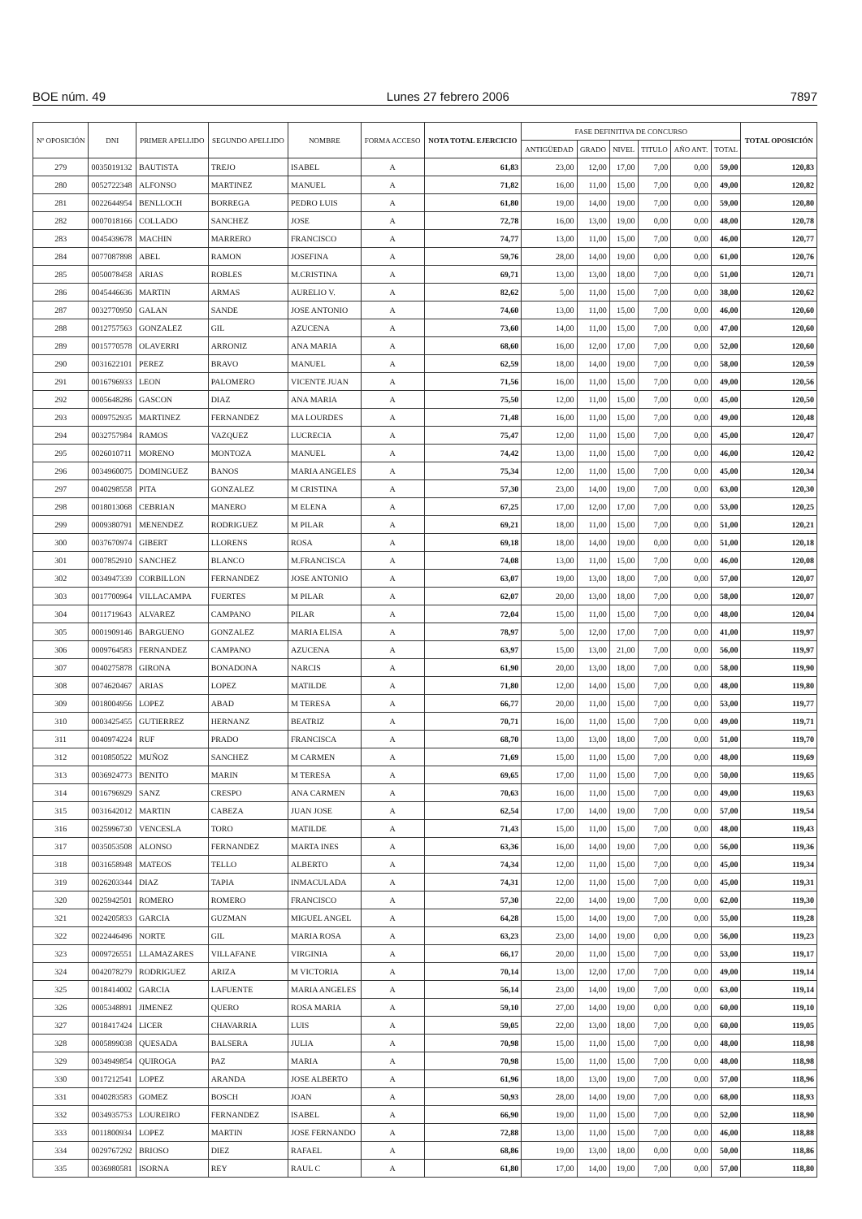BOE núm. 49 Lunes 27 febrero 2006 7897
| Nº OPOSICIÓN | DNI | PRIMER APELLIDO | SEGUNDO APELLIDO | NOMBRE | FORMA ACCESO | NOTA TOTAL EJERCICIO | FASE DEFINITIVA DE CONCURSO | | | | | | TOTAL OPOSICIÓN |
| --- | --- | --- | --- | --- | --- | --- | --- | --- | --- | --- | --- | --- | --- |
| | | | | | | | ANTIGÜEDAD | GRADO | NIVEL | TITULO | AÑO ANT. | TOTAL | |
| 279 | 0035019132 | BAUTISTA | TREJO | ISABEL | A | 61,83 | 23,00 | 12,00 | 17,00 | 7,00 | 0,00 | 59,00 | 120,83 |
| 280 | 0052722348 | ALFONSO | MARTINEZ | MANUEL | A | 71,82 | 16,00 | 11,00 | 15,00 | 7,00 | 0,00 | 49,00 | 120,82 |
| 281 | 0022644954 | BENLLOCH | BORREGA | PEDRO LUIS | A | 61,80 | 19,00 | 14,00 | 19,00 | 7,00 | 0,00 | 59,00 | 120,80 |
| 282 | 0007018166 | COLLADO | SANCHEZ | JOSE | A | 72,78 | 16,00 | 13,00 | 19,00 | 0,00 | 0,00 | 48,00 | 120,78 |
| 283 | 0045439678 | MACHIN | MARRERO | FRANCISCO | A | 74,77 | 13,00 | 11,00 | 15,00 | 7,00 | 0,00 | 46,00 | 120,77 |
| 284 | 0077087898 | ABEL | RAMON | JOSEFINA | A | 59,76 | 28,00 | 14,00 | 19,00 | 0,00 | 0,00 | 61,00 | 120,76 |
| 285 | 0050078458 | ARIAS | ROBLES | M.CRISTINA | A | 69,71 | 13,00 | 13,00 | 18,00 | 7,00 | 0,00 | 51,00 | 120,71 |
| 286 | 0045446636 | MARTIN | ARMAS | AURELIO V. | A | 82,62 | 5,00 | 11,00 | 15,00 | 7,00 | 0,00 | 38,00 | 120,62 |
| 287 | 0032770950 | GALAN | SANDE | JOSE ANTONIO | A | 74,60 | 13,00 | 11,00 | 15,00 | 7,00 | 0,00 | 46,00 | 120,60 |
| 288 | 0012757563 | GONZALEZ | GIL | AZUCENA | A | 73,60 | 14,00 | 11,00 | 15,00 | 7,00 | 0,00 | 47,00 | 120,60 |
| 289 | 0015770578 | OLAVERRI | ARRONIZ | ANA MARIA | A | 68,60 | 16,00 | 12,00 | 17,00 | 7,00 | 0,00 | 52,00 | 120,60 |
| 290 | 0031622101 | PEREZ | BRAVO | MANUEL | A | 62,59 | 18,00 | 14,00 | 19,00 | 7,00 | 0,00 | 58,00 | 120,59 |
| 291 | 0016796933 | LEON | PALOMERO | VICENTE JUAN | A | 71,56 | 16,00 | 11,00 | 15,00 | 7,00 | 0,00 | 49,00 | 120,56 |
| 292 | 0005648286 | GASCON | DIAZ | ANA MARIA | A | 75,50 | 12,00 | 11,00 | 15,00 | 7,00 | 0,00 | 45,00 | 120,50 |
| 293 | 0009752935 | MARTINEZ | FERNANDEZ | MA LOURDES | A | 71,48 | 16,00 | 11,00 | 15,00 | 7,00 | 0,00 | 49,00 | 120,48 |
| 294 | 0032757984 | RAMOS | VAZQUEZ | LUCRECIA | A | 75,47 | 12,00 | 11,00 | 15,00 | 7,00 | 0,00 | 45,00 | 120,47 |
| 295 | 0026010711 | MORENO | MONTOZA | MANUEL | A | 74,42 | 13,00 | 11,00 | 15,00 | 7,00 | 0,00 | 46,00 | 120,42 |
| 296 | 0034960075 | DOMINGUEZ | BANOS | MARIA ANGELES | A | 75,34 | 12,00 | 11,00 | 15,00 | 7,00 | 0,00 | 45,00 | 120,34 |
| 297 | 0040298558 | PITA | GONZALEZ | M CRISTINA | A | 57,30 | 23,00 | 14,00 | 19,00 | 7,00 | 0,00 | 63,00 | 120,30 |
| 298 | 0018013068 | CEBRIAN | MANERO | M ELENA | A | 67,25 | 17,00 | 12,00 | 17,00 | 7,00 | 0,00 | 53,00 | 120,25 |
| 299 | 0009380791 | MENENDEZ | RODRIGUEZ | M PILAR | A | 69,21 | 18,00 | 11,00 | 15,00 | 7,00 | 0,00 | 51,00 | 120,21 |
| 300 | 0037670974 | GIBERT | LLORENS | ROSA | A | 69,18 | 18,00 | 14,00 | 19,00 | 0,00 | 0,00 | 51,00 | 120,18 |
| 301 | 0007852910 | SANCHEZ | BLANCO | M.FRANCISCA | A | 74,08 | 13,00 | 11,00 | 15,00 | 7,00 | 0,00 | 46,00 | 120,08 |
| 302 | 0034947339 | CORBILLON | FERNANDEZ | JOSE ANTONIO | A | 63,07 | 19,00 | 13,00 | 18,00 | 7,00 | 0,00 | 57,00 | 120,07 |
| 303 | 0017700964 | VILLACAMPA | FUERTES | M PILAR | A | 62,07 | 20,00 | 13,00 | 18,00 | 7,00 | 0,00 | 58,00 | 120,07 |
| 304 | 0011719643 | ALVAREZ | CAMPANO | PILAR | A | 72,04 | 15,00 | 11,00 | 15,00 | 7,00 | 0,00 | 48,00 | 120,04 |
| 305 | 0001909146 | BARGUENO | GONZALEZ | MARIA ELISA | A | 78,97 | 5,00 | 12,00 | 17,00 | 7,00 | 0,00 | 41,00 | 119,97 |
| 306 | 0009764583 | FERNANDEZ | CAMPANO | AZUCENA | A | 63,97 | 15,00 | 13,00 | 21,00 | 7,00 | 0,00 | 56,00 | 119,97 |
| 307 | 0040275878 | GIRONA | BONADONA | NARCIS | A | 61,90 | 20,00 | 13,00 | 18,00 | 7,00 | 0,00 | 58,00 | 119,90 |
| 308 | 0074620467 | ARIAS | LOPEZ | MATILDE | A | 71,80 | 12,00 | 14,00 | 15,00 | 7,00 | 0,00 | 48,00 | 119,80 |
| 309 | 0018004956 | LOPEZ | ABAD | M TERESA | A | 66,77 | 20,00 | 11,00 | 15,00 | 7,00 | 0,00 | 53,00 | 119,77 |
| 310 | 0003425455 | GUTIERREZ | HERNANZ | BEATRIZ | A | 70,71 | 16,00 | 11,00 | 15,00 | 7,00 | 0,00 | 49,00 | 119,71 |
| 311 | 0040974224 | RUF | PRADO | FRANCISCA | A | 68,70 | 13,00 | 13,00 | 18,00 | 7,00 | 0,00 | 51,00 | 119,70 |
| 312 | 0010850522 | MUÑOZ | SANCHEZ | M CARMEN | A | 71,69 | 15,00 | 11,00 | 15,00 | 7,00 | 0,00 | 48,00 | 119,69 |
| 313 | 0036924773 | BENITO | MARIN | M TERESA | A | 69,65 | 17,00 | 11,00 | 15,00 | 7,00 | 0,00 | 50,00 | 119,65 |
| 314 | 0016796929 | SANZ | CRESPO | ANA CARMEN | A | 70,63 | 16,00 | 11,00 | 15,00 | 7,00 | 0,00 | 49,00 | 119,63 |
| 315 | 0031642012 | MARTIN | CABEZA | JUAN JOSE | A | 62,54 | 17,00 | 14,00 | 19,00 | 7,00 | 0,00 | 57,00 | 119,54 |
| 316 | 0025996730 | VENCESLA | TORO | MATILDE | A | 71,43 | 15,00 | 11,00 | 15,00 | 7,00 | 0,00 | 48,00 | 119,43 |
| 317 | 0035053508 | ALONSO | FERNANDEZ | MARTA INES | A | 63,36 | 16,00 | 14,00 | 19,00 | 7,00 | 0,00 | 56,00 | 119,36 |
| 318 | 0031658948 | MATEOS | TELLO | ALBERTO | A | 74,34 | 12,00 | 11,00 | 15,00 | 7,00 | 0,00 | 45,00 | 119,34 |
| 319 | 0026203344 | DIAZ | TAPIA | INMACULADA | A | 74,31 | 12,00 | 11,00 | 15,00 | 7,00 | 0,00 | 45,00 | 119,31 |
| 320 | 0025942501 | ROMERO | ROMERO | FRANCISCO | A | 57,30 | 22,00 | 14,00 | 19,00 | 7,00 | 0,00 | 62,00 | 119,30 |
| 321 | 0024205833 | GARCIA | GUZMAN | MIGUEL ANGEL | A | 64,28 | 15,00 | 14,00 | 19,00 | 7,00 | 0,00 | 55,00 | 119,28 |
| 322 | 0022446496 | NORTE | GIL | MARIA ROSA | A | 63,23 | 23,00 | 14,00 | 19,00 | 0,00 | 0,00 | 56,00 | 119,23 |
| 323 | 0009726551 | LLAMAZARES | VILLAFANE | VIRGINIA | A | 66,17 | 20,00 | 11,00 | 15,00 | 7,00 | 0,00 | 53,00 | 119,17 |
| 324 | 0042078279 | RODRIGUEZ | ARIZA | M VICTORIA | A | 70,14 | 13,00 | 12,00 | 17,00 | 7,00 | 0,00 | 49,00 | 119,14 |
| 325 | 0018414002 | GARCIA | LAFUENTE | MARIA ANGELES | A | 56,14 | 23,00 | 14,00 | 19,00 | 7,00 | 0,00 | 63,00 | 119,14 |
| 326 | 0005348891 | JIMENEZ | QUERO | ROSA MARIA | A | 59,10 | 27,00 | 14,00 | 19,00 | 0,00 | 0,00 | 60,00 | 119,10 |
| 327 | 0018417424 | LICER | CHAVARRIA | LUIS | A | 59,05 | 22,00 | 13,00 | 18,00 | 7,00 | 0,00 | 60,00 | 119,05 |
| 328 | 0005899038 | QUESADA | BALSERA | JULIA | A | 70,98 | 15,00 | 11,00 | 15,00 | 7,00 | 0,00 | 48,00 | 118,98 |
| 329 | 0034949854 | QUIROGA | PAZ | MARIA | A | 70,98 | 15,00 | 11,00 | 15,00 | 7,00 | 0,00 | 48,00 | 118,98 |
| 330 | 0017212541 | LOPEZ | ARANDA | JOSE ALBERTO | A | 61,96 | 18,00 | 13,00 | 19,00 | 7,00 | 0,00 | 57,00 | 118,96 |
| 331 | 0040283583 | GOMEZ | BOSCH | JOAN | A | 50,93 | 28,00 | 14,00 | 19,00 | 7,00 | 0,00 | 68,00 | 118,93 |
| 332 | 0034935753 | LOUREIRO | FERNANDEZ | ISABEL | A | 66,90 | 19,00 | 11,00 | 15,00 | 7,00 | 0,00 | 52,00 | 118,90 |
| 333 | 0011800934 | LOPEZ | MARTIN | JOSE FERNANDO | A | 72,88 | 13,00 | 11,00 | 15,00 | 7,00 | 0,00 | 46,00 | 118,88 |
| 334 | 0029767292 | BRIOSO | DIEZ | RAFAEL | A | 68,86 | 19,00 | 13,00 | 18,00 | 0,00 | 0,00 | 50,00 | 118,86 |
| 335 | 0036980581 | ISORNA | REY | RAUL C | A | 61,80 | 17,00 | 14,00 | 19,00 | 7,00 | 0,00 | 57,00 | 118,80 |